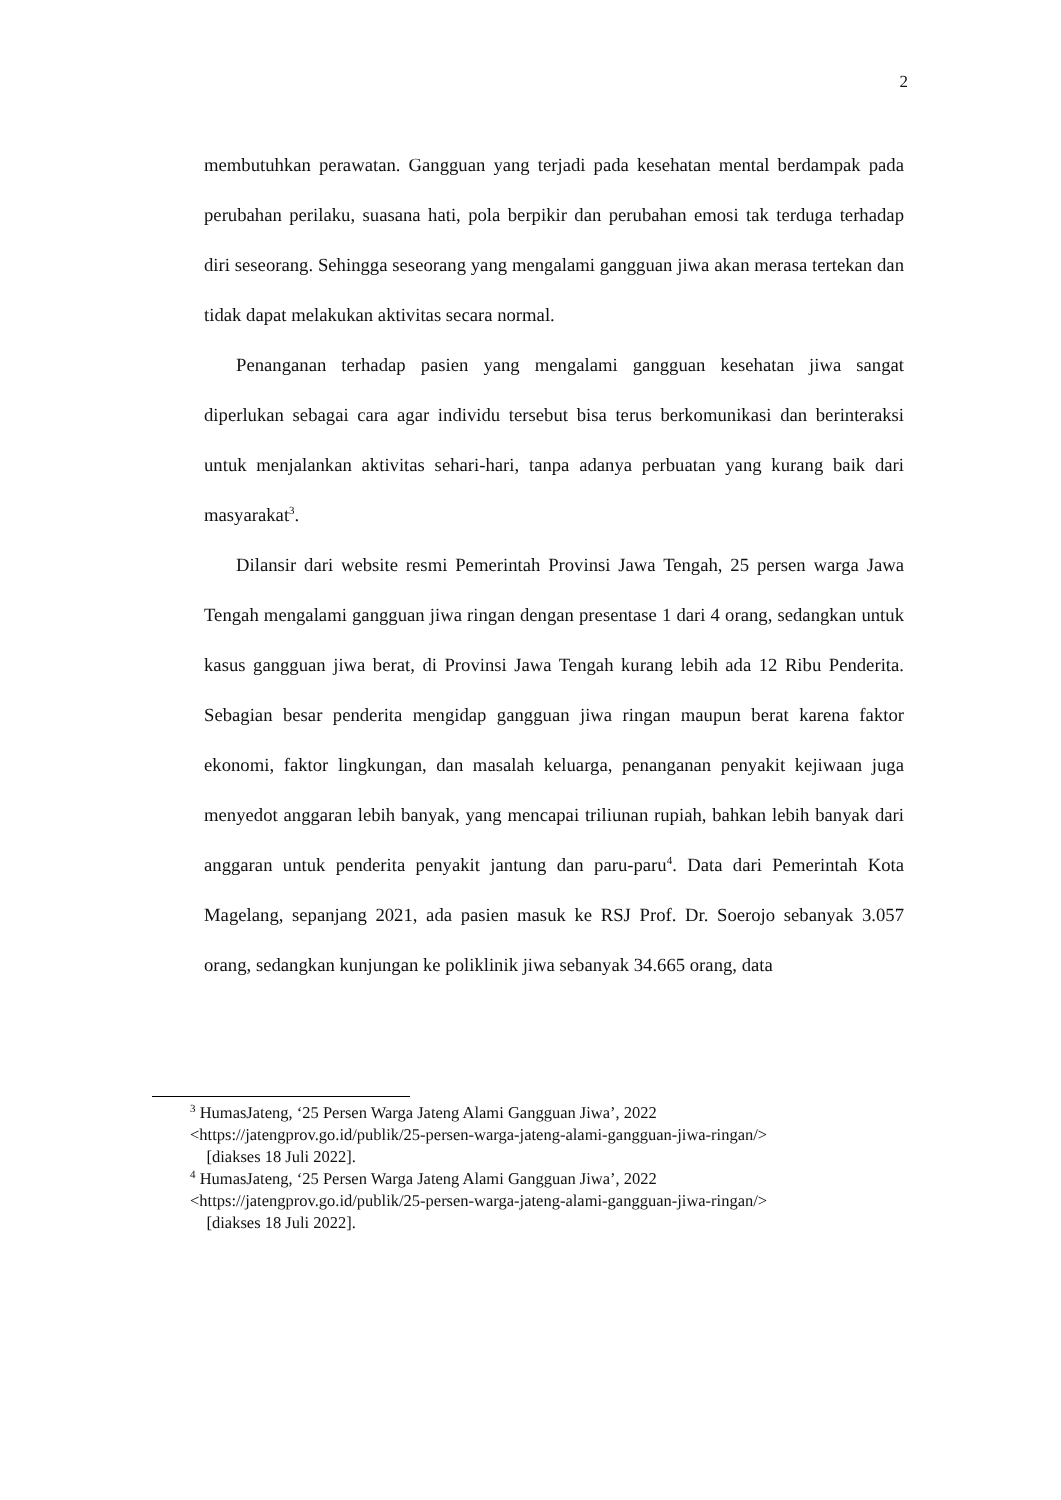2
membutuhkan perawatan. Gangguan yang terjadi pada kesehatan mental berdampak pada perubahan perilaku, suasana hati, pola berpikir dan perubahan emosi tak terduga terhadap diri seseorang. Sehingga seseorang yang mengalami gangguan jiwa akan merasa tertekan dan tidak dapat melakukan aktivitas secara normal.
Penanganan terhadap pasien yang mengalami gangguan kesehatan jiwa sangat diperlukan sebagai cara agar individu tersebut bisa terus berkomunikasi dan berinteraksi untuk menjalankan aktivitas sehari-hari, tanpa adanya perbuatan yang kurang baik dari masyarakat<sup>3</sup>.
Dilansir dari website resmi Pemerintah Provinsi Jawa Tengah, 25 persen warga Jawa Tengah mengalami gangguan jiwa ringan dengan presentase 1 dari 4 orang, sedangkan untuk kasus gangguan jiwa berat, di Provinsi Jawa Tengah kurang lebih ada 12 Ribu Penderita. Sebagian besar penderita mengidap gangguan jiwa ringan maupun berat karena faktor ekonomi, faktor lingkungan, dan masalah keluarga, penanganan penyakit kejiwaan juga menyedot anggaran lebih banyak, yang mencapai triliunan rupiah, bahkan lebih banyak dari anggaran untuk penderita penyakit jantung dan paru-paru<sup>4</sup>. Data dari Pemerintah Kota Magelang, sepanjang 2021, ada pasien masuk ke RSJ Prof. Dr. Soerojo sebanyak 3.057 orang, sedangkan kunjungan ke poliklinik jiwa sebanyak 34.665 orang, data
<sup>3</sup> HumasJateng, ‘25 Persen Warga Jateng Alami Gangguan Jiwa’, 2022
<https://jatengprov.go.id/publik/25-persen-warga-jateng-alami-gangguan-jiwa-ringan/>
[diakses 18 Juli 2022].
<sup>4</sup> HumasJateng, ‘25 Persen Warga Jateng Alami Gangguan Jiwa’, 2022
<https://jatengprov.go.id/publik/25-persen-warga-jateng-alami-gangguan-jiwa-ringan/>
[diakses 18 Juli 2022].